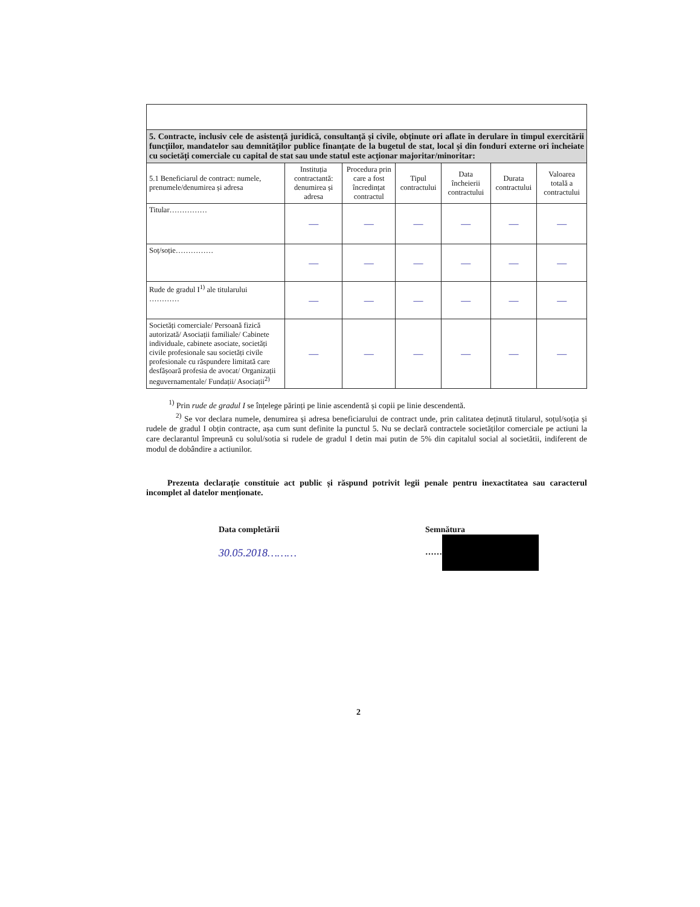| 5. Contracte, inclusiv cele de asistență juridică, consultanță și civile, obținute ori aflate în derulare în timpul exercitării funcțiilor, mandatelor sau demnităților publice finanțate de la bugetul de stat, local și din fonduri externe ori încheiate cu societăți comerciale cu capital de stat sau unde statul este acționar majoritar/minoritar: | | | | | | |
| 5.1 Beneficiarul de contract: numele, prenumele/denumirea și adresa | Instituția contractantă: denumirea și adresa | Procedura prin care a fost încredințat contractul | Tipul contractului | Data încheierii contractului | Durata contractului | Valoarea totală a contractului |
| Titular…………… | — | — | — | — | — | — |
| Soț/soție…………… | — | — | — | — | — | — |
| Rude de gradul I<sup>1)</sup> ale titularului ………… | — | — | — | — | — | — |
| Societăți comerciale/ Persoană fizică autorizată/ Asociații familiale/ Cabinete individuale, cabinete asociate, societăți civile profesionale sau societăți civile profesionale cu răspundere limitată care desfășoară profesia de avocat/ Organizații neguvernamentale/ Fundații/ Asociații<sup>2)</sup> | — | — | — | — | — | — |
<sup>1)</sup> Prin rude de gradul I se înțelege părinți pe linie ascendentă și copii pe linie descendentă.
<sup>2)</sup> Se vor declara numele, denumirea și adresa beneficiarului de contract unde, prin calitatea deținută titularul, soțul/soția și rudele de gradul I obțin contracte, așa cum sunt definite la punctul 5. Nu se declară contractele societăților comerciale pe actiuni la care declarantul împreună cu solul/sotia si rudele de gradul I detin mai putin de 5% din capitalul social al societătii, indiferent de modul de dobândire a actiunilor.
Prezenta declarație constituie act public și răspund potrivit legii penale pentru inexactitatea sau caracterul incomplet al datelor menționate.
Data completării
30.05.2018………
Semnătura
……
2